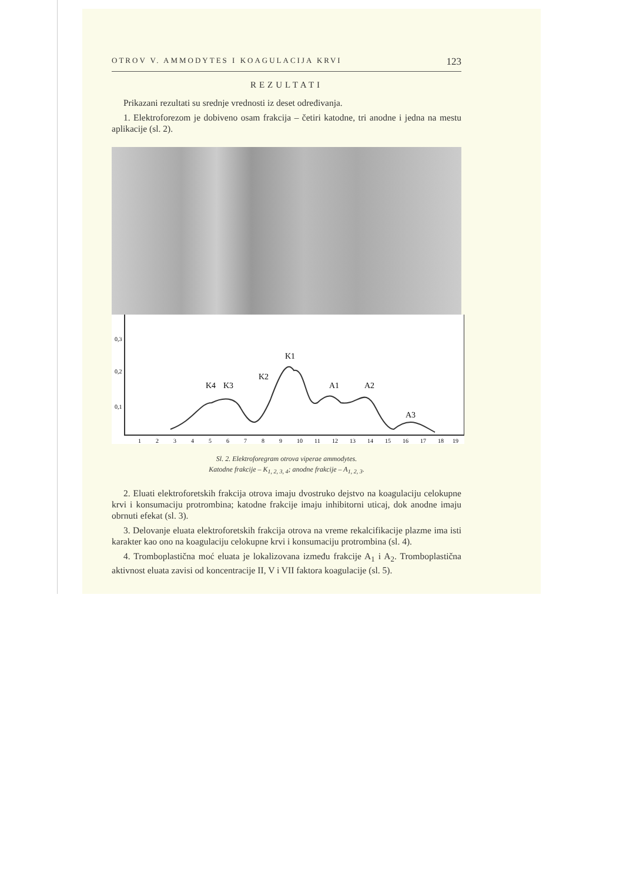OTROV V. AMMODYTES I KOAGULACIJA KRVI 123
REZULTATI
Prikazani rezultati su srednje vrednosti iz deset određivanja.
1. Elektroforezom je dobiveno osam frakcija – četiri katodne, tri anodne i jedna na mestu aplikacije (sl. 2).
0,3
0,2
0,1
K4
K3
K2
K1
A1
A2
A3
1
2
3
4
5
6
7
8
9
10
11
12
13
14
15
16
17
18
19
Sl. 2. Elektroforegram otrova viperae ammodytes.
Katodne frakcije – K<sub>1, 2, 3, 4</sub>; anodne frakcije – A<sub>1, 2, 3</sub>.
2. Eluati elektroforetskih frakcija otrova imaju dvostruko dejstvo na koagulaciju celokupne krvi i konsumaciju protrombina; katodne frakcije imaju inhibitorni uticaj, dok anodne imaju obrnuti efekat (sl. 3).
3. Delovanje eluata elektroforetskih frakcija otrova na vreme rekalcifikacije plazme ima isti karakter kao ono na koagulaciju celokupne krvi i konsumaciju protrombina (sl. 4).
4. Tromboplastična moć eluata je lokalizovana između frakcije A<sub>1</sub> i A<sub>2</sub>. Tromboplastična aktivnost eluata zavisi od koncentracije II, V i VII faktora koagulacije (sl. 5).